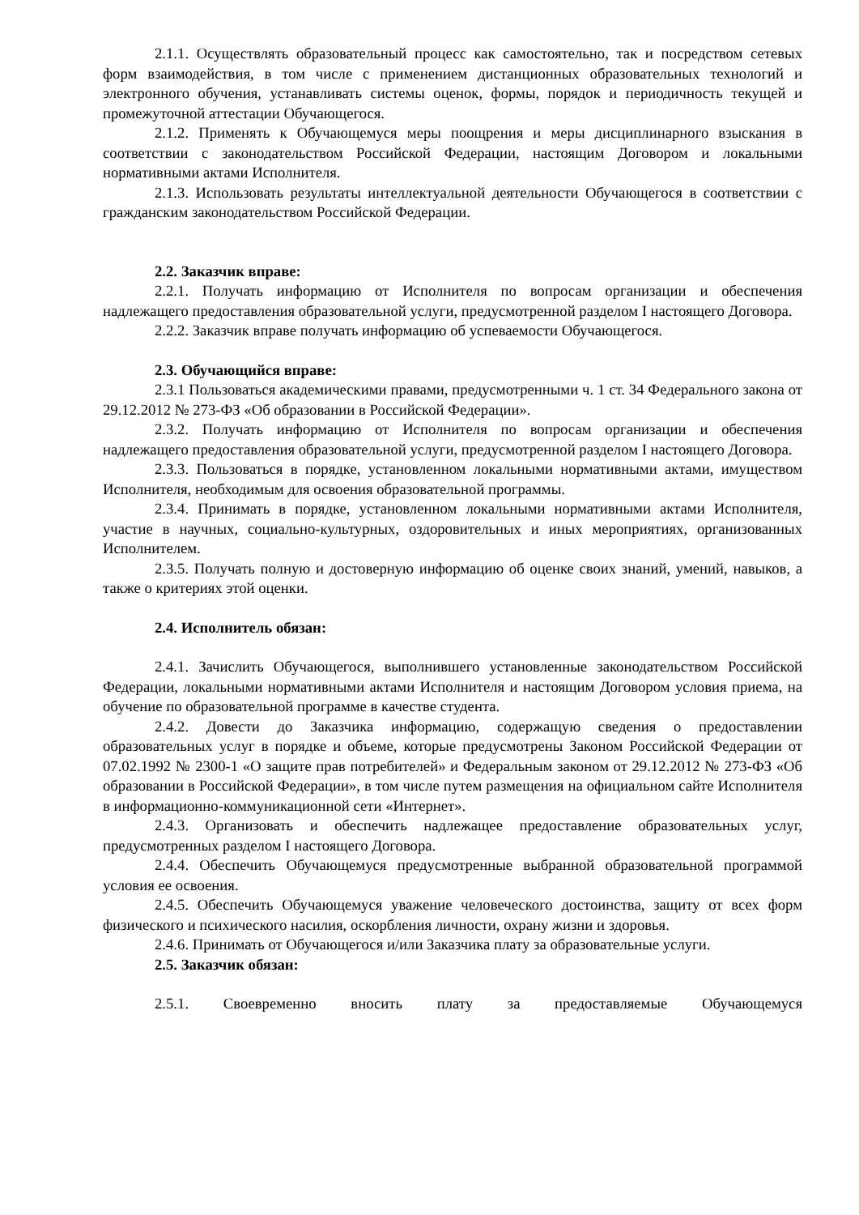2.1.1. Осуществлять образовательный процесс как самостоятельно, так и посредством сетевых форм взаимодействия, в том числе с применением дистанционных образовательных технологий и электронного обучения, устанавливать системы оценок, формы, порядок и периодичность текущей и промежуточной аттестации Обучающегося.
2.1.2. Применять к Обучающемуся меры поощрения и меры дисциплинарного взыскания в соответствии с законодательством Российской Федерации, настоящим Договором и локальными нормативными актами Исполнителя.
2.1.3. Использовать результаты интеллектуальной деятельности Обучающегося в соответствии с гражданским законодательством Российской Федерации.
2.2. Заказчик вправе:
2.2.1. Получать информацию от Исполнителя по вопросам организации и обеспечения надлежащего предоставления образовательной услуги, предусмотренной разделом I настоящего Договора.
2.2.2. Заказчик вправе получать информацию об успеваемости Обучающегося.
2.3. Обучающийся вправе:
2.3.1 Пользоваться академическими правами, предусмотренными ч. 1 ст. 34 Федерального закона от 29.12.2012 № 273-ФЗ «Об образовании в Российской Федерации».
2.3.2. Получать информацию от Исполнителя по вопросам организации и обеспечения надлежащего предоставления образовательной услуги, предусмотренной разделом I настоящего Договора.
2.3.3. Пользоваться в порядке, установленном локальными нормативными актами, имуществом Исполнителя, необходимым для освоения образовательной программы.
2.3.4. Принимать в порядке, установленном локальными нормативными актами Исполнителя, участие в научных, социально-культурных, оздоровительных и иных мероприятиях, организованных Исполнителем.
2.3.5. Получать полную и достоверную информацию об оценке своих знаний, умений, навыков, а также о критериях этой оценки.
2.4. Исполнитель обязан:
2.4.1. Зачислить Обучающегося, выполнившего установленные законодательством Российской Федерации, локальными нормативными актами Исполнителя и настоящим Договором условия приема, на обучение по образовательной программе в качестве студента.
2.4.2. Довести до Заказчика информацию, содержащую сведения о предоставлении образовательных услуг в порядке и объеме, которые предусмотрены Законом Российской Федерации от 07.02.1992 № 2300-1 «О защите прав потребителей» и Федеральным законом от 29.12.2012 № 273-ФЗ «Об образовании в Российской Федерации», в том числе путем размещения на официальном сайте Исполнителя в информационно-коммуникационной сети «Интернет».
2.4.3. Организовать и обеспечить надлежащее предоставление образовательных услуг, предусмотренных разделом I настоящего Договора.
2.4.4. Обеспечить Обучающемуся предусмотренные выбранной образовательной программой условия ее освоения.
2.4.5. Обеспечить Обучающемуся уважение человеческого достоинства, защиту от всех форм физического и психического насилия, оскорбления личности, охрану жизни и здоровья.
2.4.6. Принимать от Обучающегося и/или Заказчика плату за образовательные услуги.
2.5. Заказчик обязан:
2.5.1. Своевременно вносить плату за предоставляемые Обучающемуся